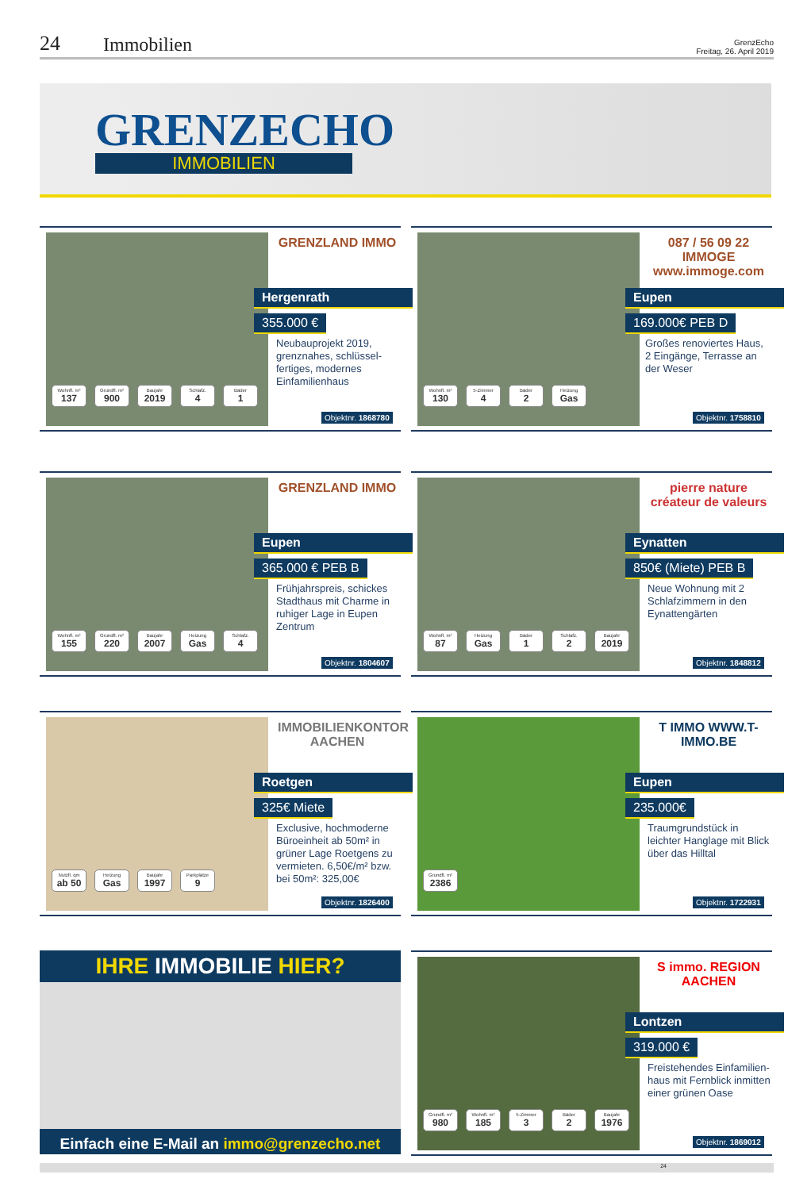24
Immobilien
GrenzEcho
Freitag, 26. April 2019
GRENZECHO
IMMOBILIEN
GRENZLAND IMMO
Hergenrath
355.000 €
Neubauprojekt 2019, grenznahes, schlüssel­fertiges, modernes Einfamilienhaus
Wohnfl. m²
137
Grundfl. m²
900
Baujahr
2019
Schlafz.
4
Bäder
1
Objektnr. 1868780
087 / 56 09 22 IMMOGE www.immoge.com
Eupen
169.000€ PEB D
Großes renoviertes Haus, 2 Eingänge, Terrasse an der Weser
Wohnfl. m²
130
5-Zimmer
4
Bäder
2
Heizung
Gas
Objektnr. 1758810
GRENZLAND IMMO
Eupen
365.000 € PEB B
Frühjahrspreis, schickes Stadthaus mit Charme in ruhiger Lage in Eupen Zentrum
Wohnfl. m²
155
Grundfl. m²
220
Baujahr
2007
Heizung
Gas
Schlafz.
4
Objektnr. 1804607
pierre nature créateur de valeurs
Eynatten
850€ (Miete) PEB B
Neue Wohnung mit 2 Schlafzimmern in den Eynattengärten
Wohnfl. m²
87
Heizung
Gas
Bäder
1
Schlafz.
2
Baujahr
2019
Objektnr. 1848812
IMMOBILIENKONTOR AACHEN
Roetgen
325€ Miete
Exclusive, hochmoderne Büroeinheit ab 50m² in grüner Lage Roetgens zu vermieten. 6,50€/m² bzw. bei 50m²: 325,00€
Nutzfl. qm
ab 50
Heizung
Gas
Baujahr
1997
Parkplätze
9
Objektnr. 1826400
T IMMO WWW.T-IMMO.BE
Eupen
235.000€
Traumgrundstück in leichter Hanglage mit Blick über das Hilltal
Grundfl. m²
2386
Objektnr. 1722931
IHRE IMMOBILIE HIER?
Einfach eine E-Mail an immo@grenzecho.net
S immo. REGION AACHEN
Lontzen
319.000 €
Freistehendes Einfamilien­haus mit Fernblick inmitten einer grünen Oase
Grundfl. m²
980
Wohnfl. m²
185
5-Zimmer
3
Bäder
2
Baujahr
1976
Objektnr. 1869012
24